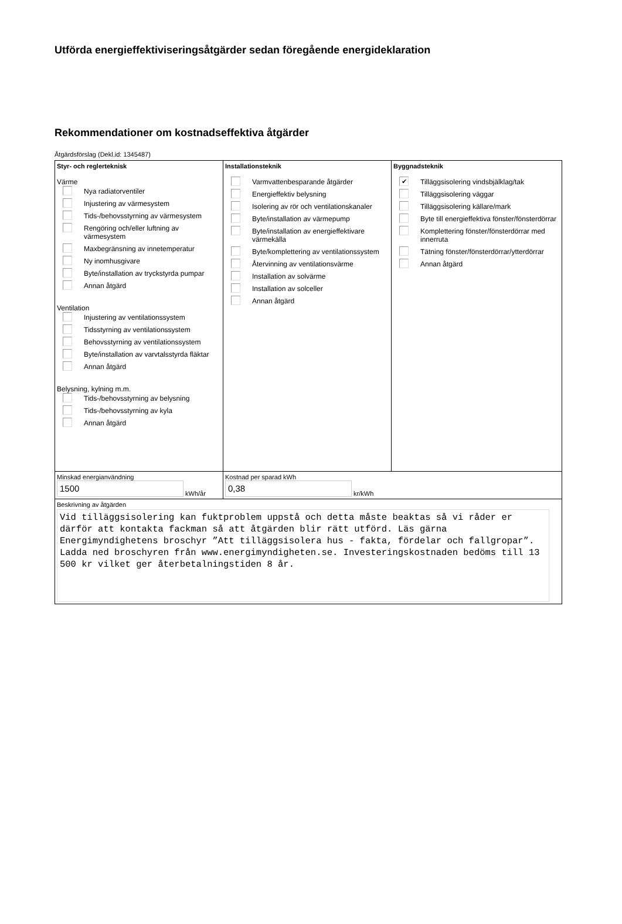Utförda energieffektiviseringsåtgärder sedan föregående energideklaration
Rekommendationer om kostnadseffektiva åtgärder
Åtgärdsförslag (Dekl.id: 1345487)
| Styr- och reglerteknisk Värme Nya radiatorventiler Injustering av värmesystem Tids-/behovsstyrning av värmesystem Rengöring och/eller luftning av värmesystem Maxbegränsning av innetemperatur Ny inomhusgivare Byte/installation av tryckstyrda pumpar Annan åtgärd Ventilation Injustering av ventilationssystem Tidsstyrning av ventilationssystem Behovsstyrning av ventilationssystem Byte/installation av varvtalsstyrda fläktar Annan åtgärd Belysning, kylning m.m. Tids-/behovsstyrning av belysning Tids-/behovsstyrning av kyla Annan åtgärd | Installationsteknik Varmvattenbesparande åtgärder Energieffektiv belysning Isolering av rör och ventilationskanaler Byte/installation av värmepump Byte/installation av energieffektivare värmekälla Byte/komplettering av ventilationssystem Återvinning av ventilationsvärme Installation av solvärme Installation av solceller Annan åtgärd | Byggnadsteknik ✔ Tilläggsisolering vindsbjälklag/tak Tilläggsisolering väggar Tilläggsisolering källare/mark Byte till energieffektiva fönster/fönsterdörrar Komplettering fönster/fönsterdörrar med innerruta Tätning fönster/fönsterdörrar/ytterdörrar Annan åtgärd |
| Minskad energianvändning 1500 kWh/år | Kostnad per sparad kWh 0,38 kr/kWh | |
| Beskrivning av åtgärden Vid tilläggsisolering kan fuktproblem uppstå och detta måste beaktas så vi råder er därför att kontakta fackman så att åtgärden blir rätt utförd. Läs gärna Energimyndighetens broschyr ”Att tilläggsisolera hus - fakta, fördelar och fallgropar”. Ladda ned broschyren från www.energimyndigheten.se. Investeringskostnaden bedöms till 13 500 kr vilket ger återbetalningstiden 8 år. | | |